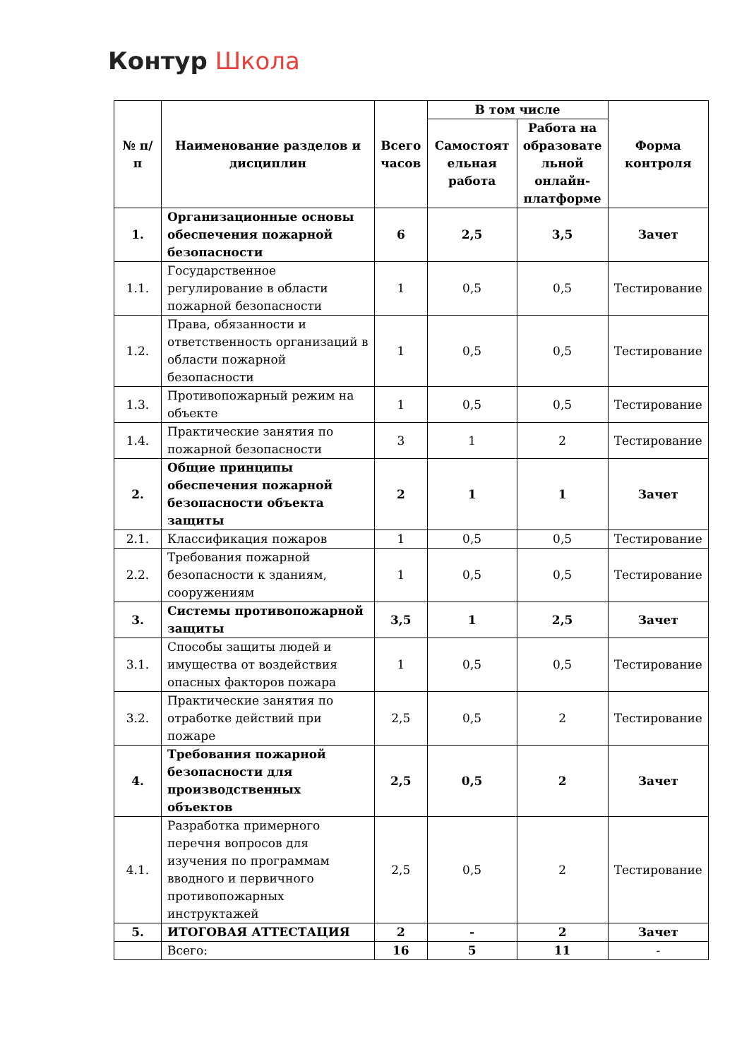Контур Школа
| № п/п | Наименование разделов и дисциплин | Всего часов | В том числе | | Форма контроля |
| --- | --- | --- | --- | --- | --- |
| | | | Самостоят ельная работа | Работа на образовате льной онлайн-платформе | |
| 1. | Организационные основы обеспечения пожарной безопасности | 6 | 2,5 | 3,5 | Зачет |
| 1.1. | Государственное регулирование в области пожарной безопасности | 1 | 0,5 | 0,5 | Тестирование |
| 1.2. | Права, обязанности и ответственность организаций в области пожарной безопасности | 1 | 0,5 | 0,5 | Тестирование |
| 1.3. | Противопожарный режим на объекте | 1 | 0,5 | 0,5 | Тестирование |
| 1.4. | Практические занятия по пожарной безопасности | 3 | 1 | 2 | Тестирование |
| 2. | Общие принципы обеспечения пожарной безопасности объекта защиты | 2 | 1 | 1 | Зачет |
| 2.1. | Классификация пожаров | 1 | 0,5 | 0,5 | Тестирование |
| 2.2. | Требования пожарной безопасности к зданиям, сооружениям | 1 | 0,5 | 0,5 | Тестирование |
| 3. | Системы противопожарной защиты | 3,5 | 1 | 2,5 | Зачет |
| 3.1. | Способы защиты людей и имущества от воздействия опасных факторов пожара | 1 | 0,5 | 0,5 | Тестирование |
| 3.2. | Практические занятия по отработке действий при пожаре | 2,5 | 0,5 | 2 | Тестирование |
| 4. | Требования пожарной безопасности для производственных объектов | 2,5 | 0,5 | 2 | Зачет |
| 4.1. | Разработка примерного перечня вопросов для изучения по программам вводного и первичного противопожарных инструктажей | 2,5 | 0,5 | 2 | Тестирование |
| 5. | ИТОГОВАЯ АТТЕСТАЦИЯ | 2 | - | 2 | Зачет |
| | Всего: | 16 | 5 | 11 | - |